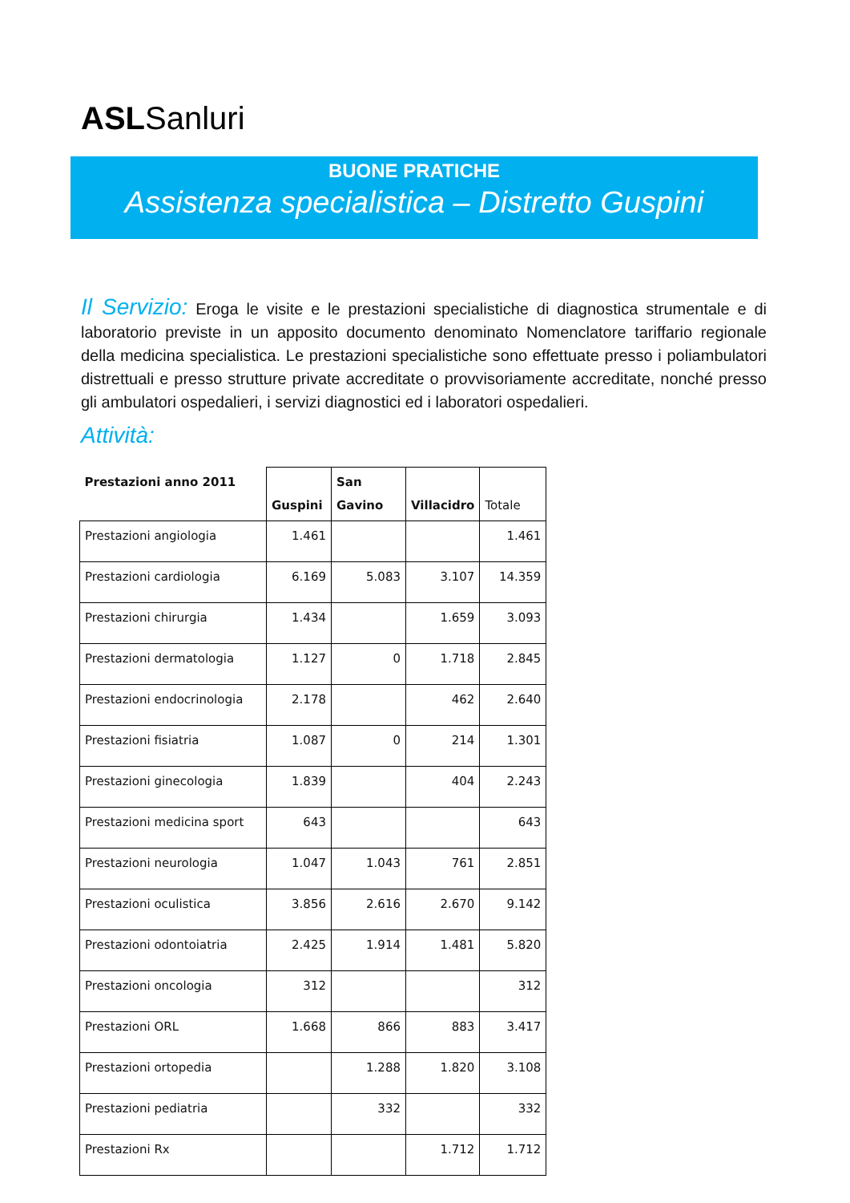ASLSanluri
BUONE PRATICHE
Assistenza specialistica – Distretto Guspini
Il Servizio: Eroga le visite e le prestazioni specialistiche di diagnostica strumentale e di laboratorio previste in un apposito documento denominato Nomenclatore tariffario regionale della medicina specialistica. Le prestazioni specialistiche sono effettuate presso i poliambulatori distrettuali e presso strutture private accreditate o provvisoriamente accreditate, nonché presso gli ambulatori ospedalieri, i servizi diagnostici ed i laboratori ospedalieri.
Attività:
| Prestazioni anno 2011 | Guspini | San Gavino | Villacidro | Totale |
| --- | --- | --- | --- | --- |
| Prestazioni angiologia | 1.461 | | | 1.461 |
| Prestazioni cardiologia | 6.169 | 5.083 | 3.107 | 14.359 |
| Prestazioni chirurgia | 1.434 | | 1.659 | 3.093 |
| Prestazioni dermatologia | 1.127 | 0 | 1.718 | 2.845 |
| Prestazioni endocrinologia | 2.178 | | 462 | 2.640 |
| Prestazioni fisiatria | 1.087 | 0 | 214 | 1.301 |
| Prestazioni ginecologia | 1.839 | | 404 | 2.243 |
| Prestazioni medicina sport | 643 | | | 643 |
| Prestazioni neurologia | 1.047 | 1.043 | 761 | 2.851 |
| Prestazioni oculistica | 3.856 | 2.616 | 2.670 | 9.142 |
| Prestazioni odontoiatria | 2.425 | 1.914 | 1.481 | 5.820 |
| Prestazioni oncologia | 312 | | | 312 |
| Prestazioni ORL | 1.668 | 866 | 883 | 3.417 |
| Prestazioni ortopedia | | 1.288 | 1.820 | 3.108 |
| Prestazioni pediatria | | 332 | | 332 |
| Prestazioni Rx | | | 1.712 | 1.712 |